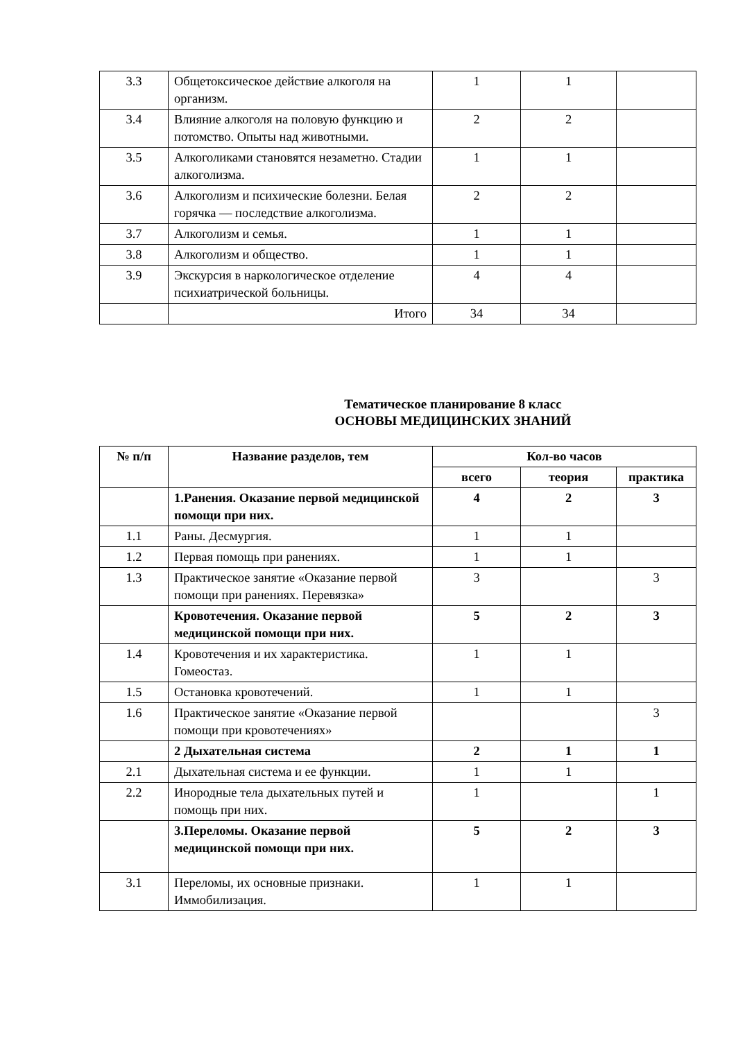| 3.3 | Общетоксическое действие алкоголя на организм. | 1 | 1 | |
| 3.4 | Влияние алкоголя на половую функцию и потомство. Опыты над животными. | 2 | 2 | |
| 3.5 | Алкоголиками становятся незаметно. Стадии алкоголизма. | 1 | 1 | |
| 3.6 | Алкоголизм и психические болезни. Белая горячка — последствие алкоголизма. | 2 | 2 | |
| 3.7 | Алкоголизм и семья. | 1 | 1 | |
| 3.8 | Алкоголизм и общество. | 1 | 1 | |
| 3.9 | Экскурсия в наркологическое отделение психиатрической больницы. | 4 | 4 | |
| | Итого | 34 | 34 | |
Тематическое планирование 8 класс
ОСНОВЫ МЕДИЦИНСКИХ ЗНАНИЙ
| № п/п | Название разделов, тем | Кол-во часов | | |
| --- | --- | --- | --- | --- |
| | | всего | теория | практика |
| | 1.Ранения. Оказание первой медицинской помощи при них. | 4 | 2 | 3 |
| 1.1 | Раны. Десмургия. | 1 | 1 | |
| 1.2 | Первая помощь при ранениях. | 1 | 1 | |
| 1.3 | Практическое занятие «Оказание первой помощи при ранениях. Перевязка» | 3 | | 3 |
| | Кровотечения. Оказание первой медицинской помощи при них. | 5 | 2 | 3 |
| 1.4 | Кровотечения и их характеристика. Гомеостаз. | 1 | 1 | |
| 1.5 | Остановка кровотечений. | 1 | 1 | |
| 1.6 | Практическое занятие «Оказание первой помощи при кровотечениях» | | | 3 |
| | 2 Дыхательная система | 2 | 1 | 1 |
| 2.1 | Дыхательная система и ее функции. | 1 | 1 | |
| 2.2 | Инородные тела дыхательных путей и помощь при них. | 1 | | 1 |
| | 3.Переломы. Оказание первой медицинской помощи при них. | 5 | 2 | 3 |
| 3.1 | Переломы, их основные признаки. Иммобилизация. | 1 | 1 | |